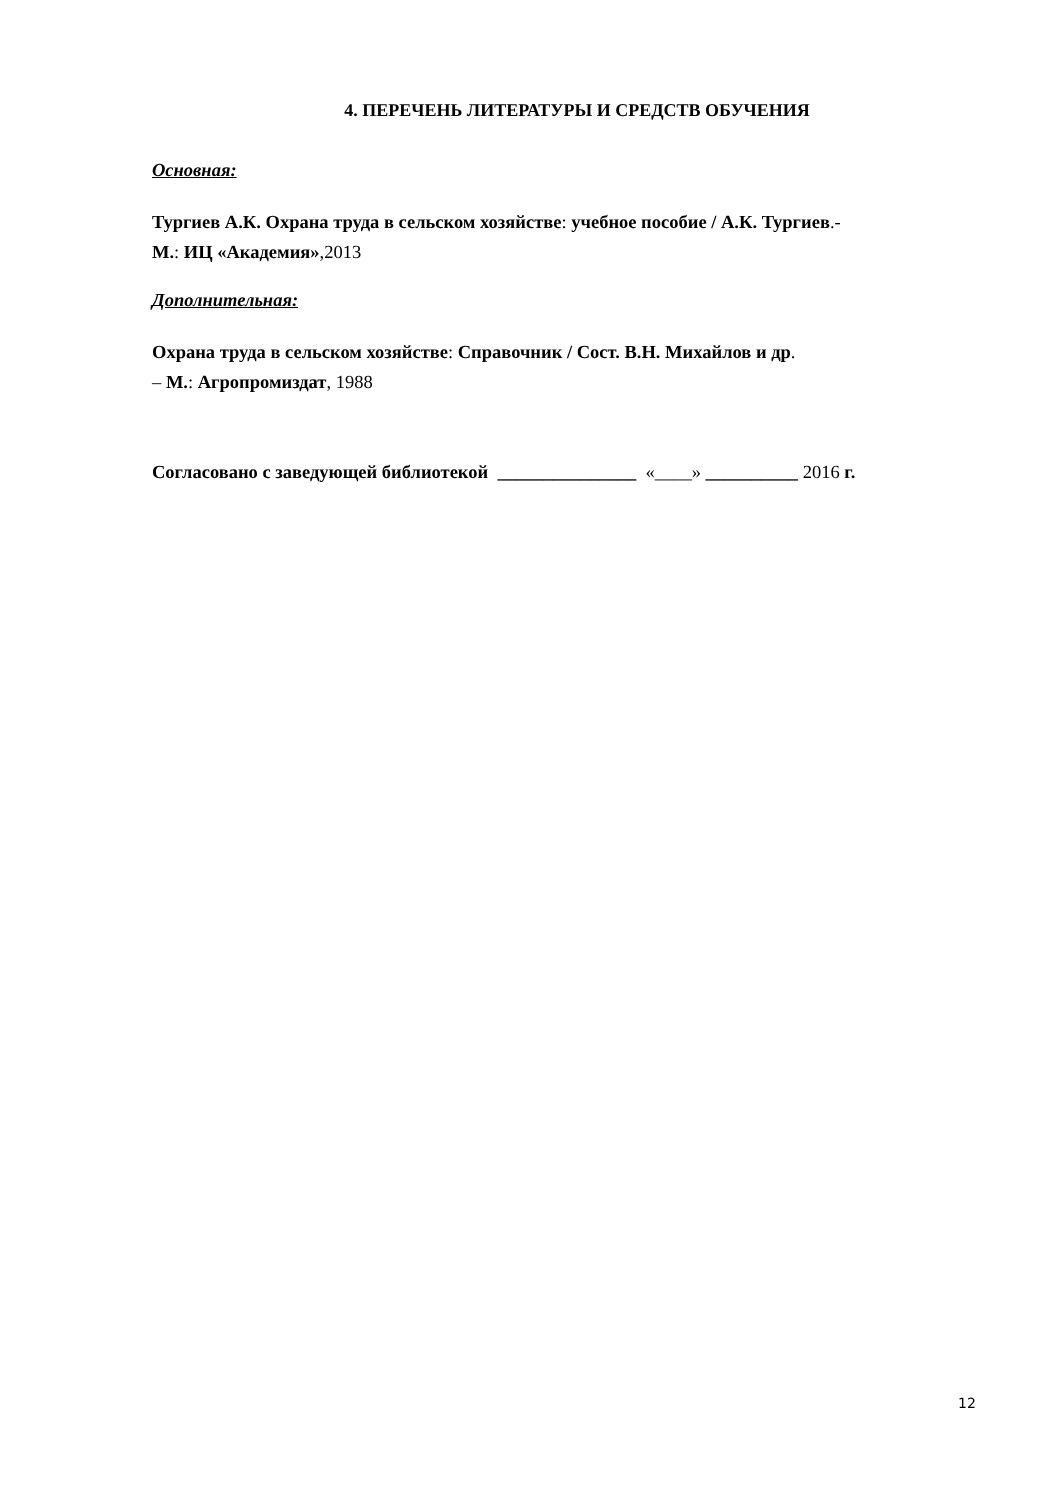4. ПЕРЕЧЕНЬ ЛИТЕРАТУРЫ И СРЕДСТВ ОБУЧЕНИЯ
Основная:
Тургиев А.К. Охрана труда в сельском хозяйстве: учебное пособие / А.К. Тургиев.-
М.: ИЦ «Академия»,2013
Дополнительная:
Охрана труда в сельском хозяйстве: Справочник / Сост. В.Н. Михайлов и др.
– М.: Агропромиздат, 1988
Согласовано с заведующей библиотекой _______________ «____» __________ 2016 г.
12